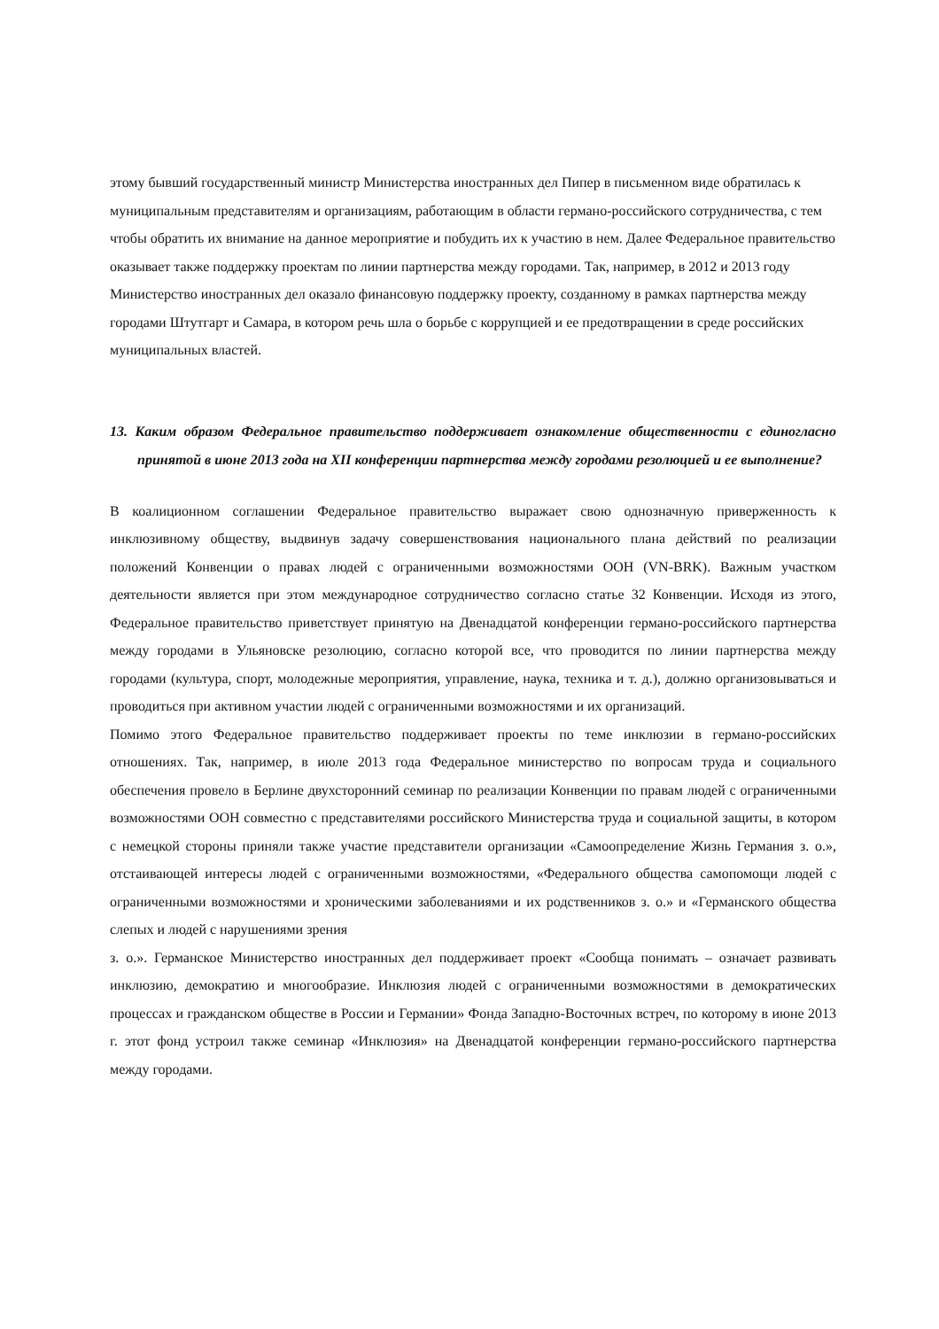этому бывший государственный министр Министерства иностранных дел Пипер в письменном виде обратилась к муниципальным представителям и организациям, работающим в области германо-российского сотрудничества, с тем чтобы обратить их внимание на данное мероприятие и побудить их к участию в нем. Далее Федеральное правительство оказывает также поддержку проектам по линии партнерства между городами. Так, например, в 2012 и 2013 году Министерство иностранных дел оказало финансовую поддержку проекту, созданному в рамках партнерства между городами Штутгарт и Самара, в котором речь шла о борьбе с коррупцией и ее предотвращении в среде российских муниципальных властей.
13. Каким образом Федеральное правительство поддерживает ознакомление общественности с единогласно принятой в июне 2013 года на XII конференции партнерства между городами резолюцией и ее выполнение?
В коалиционном соглашении Федеральное правительство выражает свою однозначную приверженность к инклюзивному обществу, выдвинув задачу совершенствования национального плана действий по реализации положений Конвенции о правах людей с ограниченными возможностями ООН (VN-BRK). Важным участком деятельности является при этом международное сотрудничество согласно статье 32 Конвенции. Исходя из этого, Федеральное правительство приветствует принятую на Двенадцатой конференции германо-российского партнерства между городами в Ульяновске резолюцию, согласно которой все, что проводится по линии партнерства между городами (культура, спорт, молодежные мероприятия, управление, наука, техника и т. д.), должно организовываться и проводиться при активном участии людей с ограниченными возможностями и их организаций.
Помимо этого Федеральное правительство поддерживает проекты по теме инклюзии в германо-российских отношениях. Так, например, в июле 2013 года Федеральное министерство по вопросам труда и социального обеспечения провело в Берлине двухсторонний семинар по реализации Конвенции по правам людей с ограниченными возможностями ООН совместно с представителями российского Министерства труда и социальной защиты, в котором с немецкой стороны приняли также участие представители организации «Самоопределение Жизнь Германия з. о.», отстаивающей интересы людей с ограниченными возможностями, «Федерального общества самопомощи людей с ограниченными возможностями и хроническими заболеваниями и их родственников з. о.» и «Германского общества слепых и людей с нарушениями зрения
з. о.». Германское Министерство иностранных дел поддерживает проект «Сообща понимать – означает развивать инклюзию, демократию и многообразие. Инклюзия людей с ограниченными возможностями в демократических процессах и гражданском обществе в России и Германии» Фонда Западно-Восточных встреч, по которому в июне 2013 г. этот фонд устроил также семинар «Инклюзия» на Двенадцатой конференции германо-российского партнерства между городами.